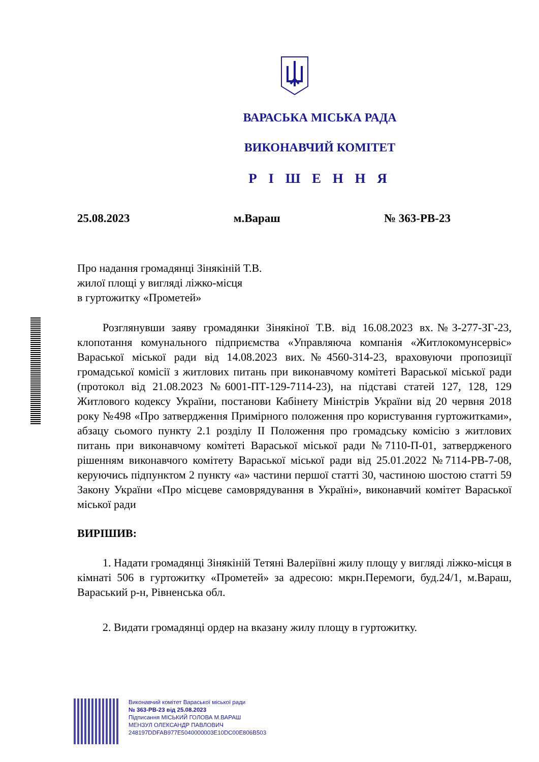ВАРАСЬКА МІСЬКА РАДА
ВИКОНАВЧИЙ КОМІТЕТ
Р І Ш Е Н Н Я
25.08.2023 м.Вараш № 363-РВ-23
Про надання громадянці Зінякіній Т.В.
жилої площі у вигляді ліжко-місця
в гуртожитку «Прометей»
Розглянувши заяву громадянки Зінякіної Т.В. від 16.08.2023 вх.№З-277-ЗГ-23, клопотання комунального підприємства «Управляюча компанія «Житлокомунсервіс» Вараської міської ради від 14.08.2023 вих.№4560-314-23, враховуючи пропозиції громадської комісії з житлових питань при виконавчому комітеті Вараської міської ради (протокол від 21.08.2023 №6001-ПТ-129-7114-23), на підставі статей 127, 128, 129 Житлового кодексу України, постанови Кабінету Міністрів України від 20 червня 2018 року №498 «Про затвердження Примірного положення про користування гуртожитками», абзацу сьомого пункту 2.1 розділу ІІ Положення про громадську комісію з житлових питань при виконавчому комітеті Вараської міської ради №7110-П-01, затвердженого рішенням виконавчого комітету Вараської міської ради від 25.01.2022 №7114-РВ-7-08, керуючись підпунктом 2 пункту «а» частини першої статті 30, частиною шостою статті 59 Закону України «Про місцеве самоврядування в Україні», виконавчий комітет Вараської міської ради
ВИРІШИВ:
1. Надати громадянці Зінякіній Тетяні Валеріївні жилу площу у вигляді ліжко-місця в кімнаті 506 в гуртожитку «Прометей» за адресою: мкрн.Перемоги, буд.24/1, м.Вараш, Вараський р-н, Рівненська обл.
2. Видати громадянці ордер на вказану жилу площу в гуртожитку.
Виконавчий комітет Вараської міської ради
№ 363-РВ-23 від 25.08.2023
Підписання МІСЬКИЙ ГОЛОВА М.ВАРАШ
МЕНЗУЛ ОЛЕКСАНДР ПАВЛОВИЧ
248197DDFAB977E5040000003E10DC00E806B503